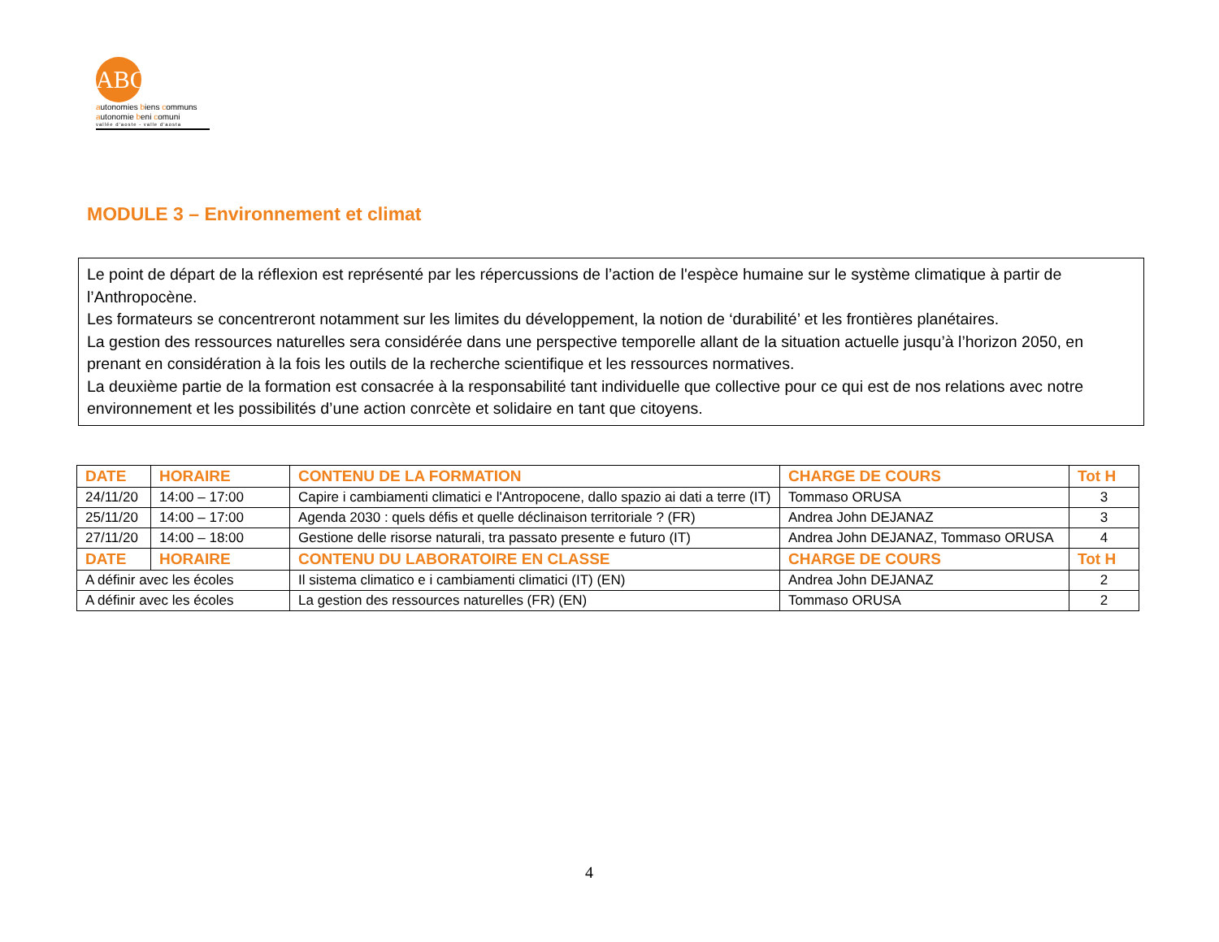ABC
autonomies biens communs
autonomie beni comuni
vallée d'aoste - valle d'aosta
MODULE 3 – Environnement et climat
Le point de départ de la réflexion est représenté par les répercussions de l’action de l'espèce humaine sur le système climatique à partir de l’Anthropocène.
Les formateurs se concentreront notamment sur les limites du développement, la notion de ‘durabilité’ et les frontières planétaires.
La gestion des ressources naturelles sera considérée dans une perspective temporelle allant de la situation actuelle jusqu’à l’horizon 2050, en prenant en considération à la fois les outils de la recherche scientifique et les ressources normatives.
La deuxième partie de la formation est consacrée à la responsabilité tant individuelle que collective pour ce qui est de nos relations avec notre environnement et les possibilités d’une action conrcète et solidaire en tant que citoyens.
| DATE | HORAIRE | CONTENU DE LA FORMATION | CHARGE DE COURS | Tot H |
| --- | --- | --- | --- | --- |
| 24/11/20 | 14:00 – 17:00 | Capire i cambiamenti climatici e l'Antropocene, dallo spazio ai dati a terre (IT) | Tommaso ORUSA | 3 |
| 25/11/20 | 14:00 – 17:00 | Agenda 2030 : quels défis et quelle déclinaison territoriale ? (FR) | Andrea John DEJANAZ | 3 |
| 27/11/20 | 14:00 – 18:00 | Gestione delle risorse naturali, tra passato presente e futuro (IT) | Andrea John DEJANAZ, Tommaso ORUSA | 4 |
| DATE | HORAIRE | CONTENU DU LABORATOIRE EN CLASSE | CHARGE DE COURS | Tot H |
| A définir avec les écoles | | Il sistema climatico e i cambiamenti climatici (IT) (EN) | Andrea John DEJANAZ | 2 |
| A définir avec les écoles | | La gestion des ressources naturelles (FR) (EN) | Tommaso ORUSA | 2 |
4